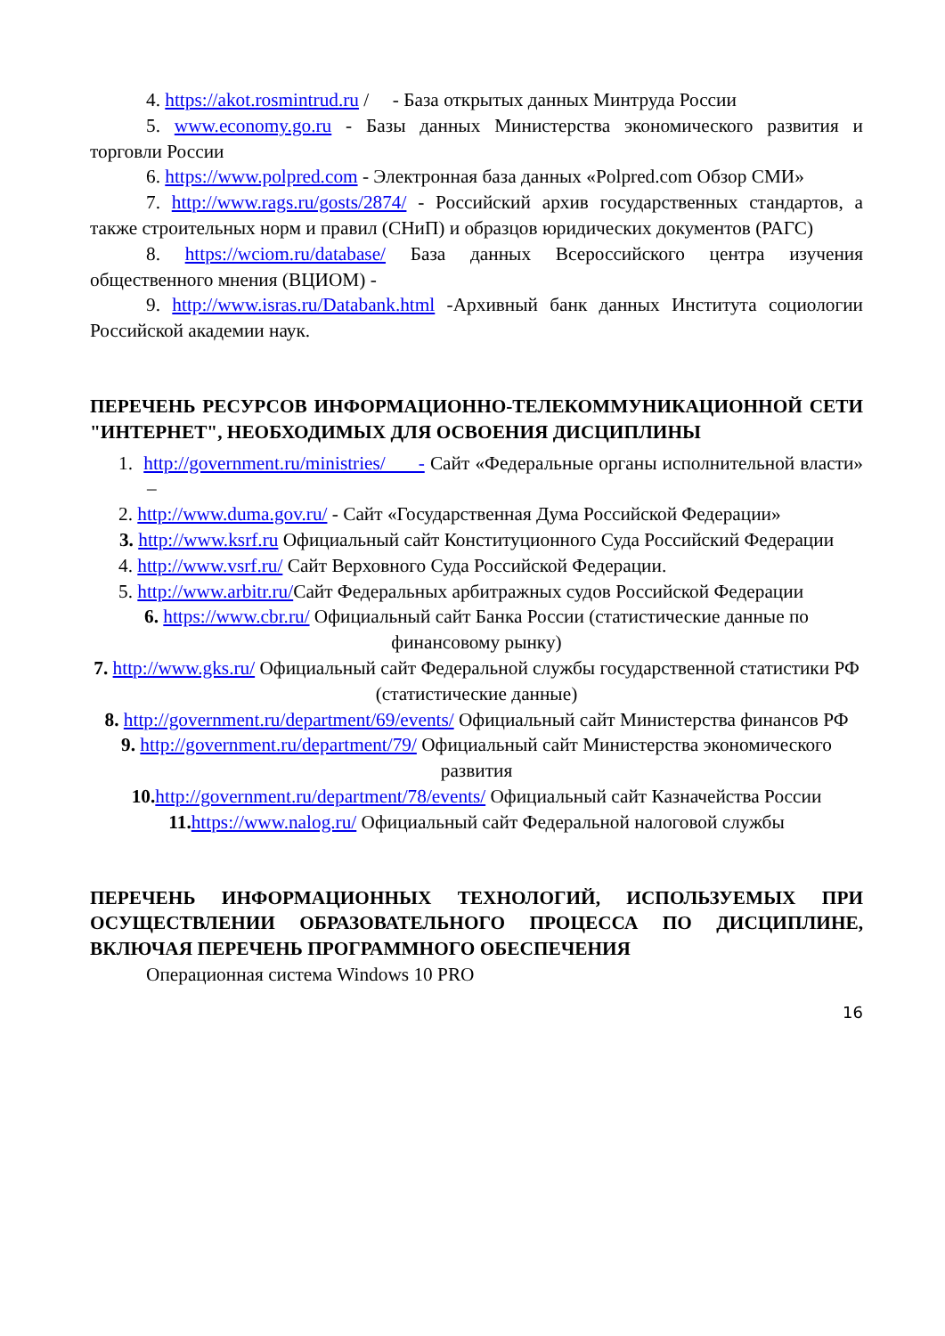4. https://akot.rosmintrud.ru / - База открытых данных Минтруда России
5. www.economy.go.ru - Базы данных Министерства экономического развития и торговли России
6. https://www.polpred.com - Электронная база данных «Polpred.com Обзор СМИ»
7. http://www.rags.ru/gosts/2874/ - Российский архив государственных стандартов, а также строительных норм и правил (СНиП) и образцов юридических документов (РАГС)
8. https://wciom.ru/database/ База данных Всероссийского центра изучения общественного мнения (ВЦИОМ) -
9. http://www.isras.ru/Databank.html -Архивный банк данных Института социологии Российской академии наук.
ПЕРЕЧЕНЬ РЕСУРСОВ ИНФОРМАЦИОННО-ТЕЛЕКОММУНИКАЦИОННОЙ СЕТИ "ИНТЕРНЕТ", НЕОБХОДИМЫХ ДЛЯ ОСВОЕНИЯ ДИСЦИПЛИНЫ
1. http://government.ru/ministries/ - Сайт «Федеральные органы исполнительной власти» –
2. http://www.duma.gov.ru/ - Сайт «Государственная Дума Российской Федерации»
3. http://www.ksrf.ru Официальный сайт Конституционного Суда Российский Федерации
4. http://www.vsrf.ru/ Сайт Верховного Суда Российской Федерации.
5. http://www.arbitr.ru/Сайт Федеральных арбитражных судов Российской Федерации
6. https://www.cbr.ru/ Официальный сайт Банка России (статистические данные по финансовому рынку)
7. http://www.gks.ru/ Официальный сайт Федеральной службы государственной статистики РФ (статистические данные)
8. http://government.ru/department/69/events/ Официальный сайт Министерства финансов РФ
9. http://government.ru/department/79/ Официальный сайт Министерства экономического развития
10. http://government.ru/department/78/events/ Официальный сайт Казначейства России
11. https://www.nalog.ru/ Официальный сайт Федеральной налоговой службы
ПЕРЕЧЕНЬ ИНФОРМАЦИОННЫХ ТЕХНОЛОГИЙ, ИСПОЛЬЗУЕМЫХ ПРИ ОСУЩЕСТВЛЕНИИ ОБРАЗОВАТЕЛЬНОГО ПРОЦЕССА ПО ДИСЦИПЛИНЕ, ВКЛЮЧАЯ ПЕРЕЧЕНЬ ПРОГРАММНОГО ОБЕСПЕЧЕНИЯ
Операционная система Windows 10 PRO
16